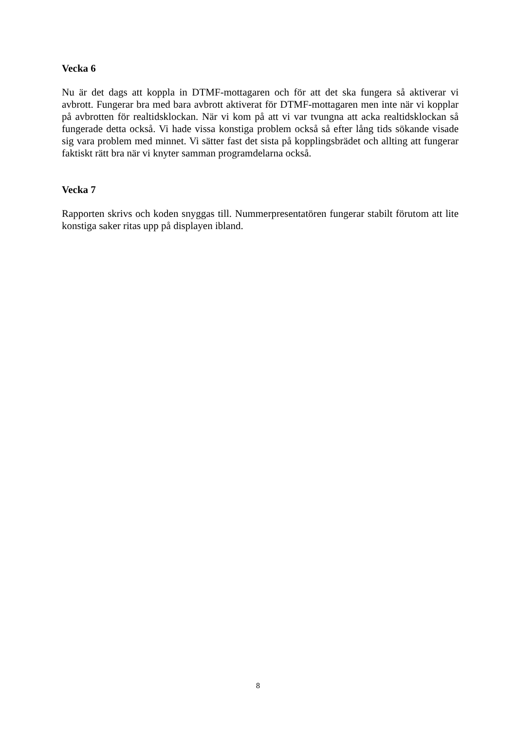Vecka 6
Nu är det dags att koppla in DTMF-mottagaren och för att det ska fungera så aktiverar vi avbrott. Fungerar bra med bara avbrott aktiverat för DTMF-mottagaren men inte när vi kopplar på avbrotten för realtidsklockan. När vi kom på att vi var tvungna att acka realtidsklockan så fungerade detta också. Vi hade vissa konstiga problem också så efter lång tids sökande visade sig vara problem med minnet. Vi sätter fast det sista på kopplingsbrädet och allting att fungerar faktiskt rätt bra när vi knyter samman programdelarna också.
Vecka 7
Rapporten skrivs och koden snyggas till. Nummerpresentatören fungerar stabilt förutom att lite konstiga saker ritas upp på displayen ibland.
8